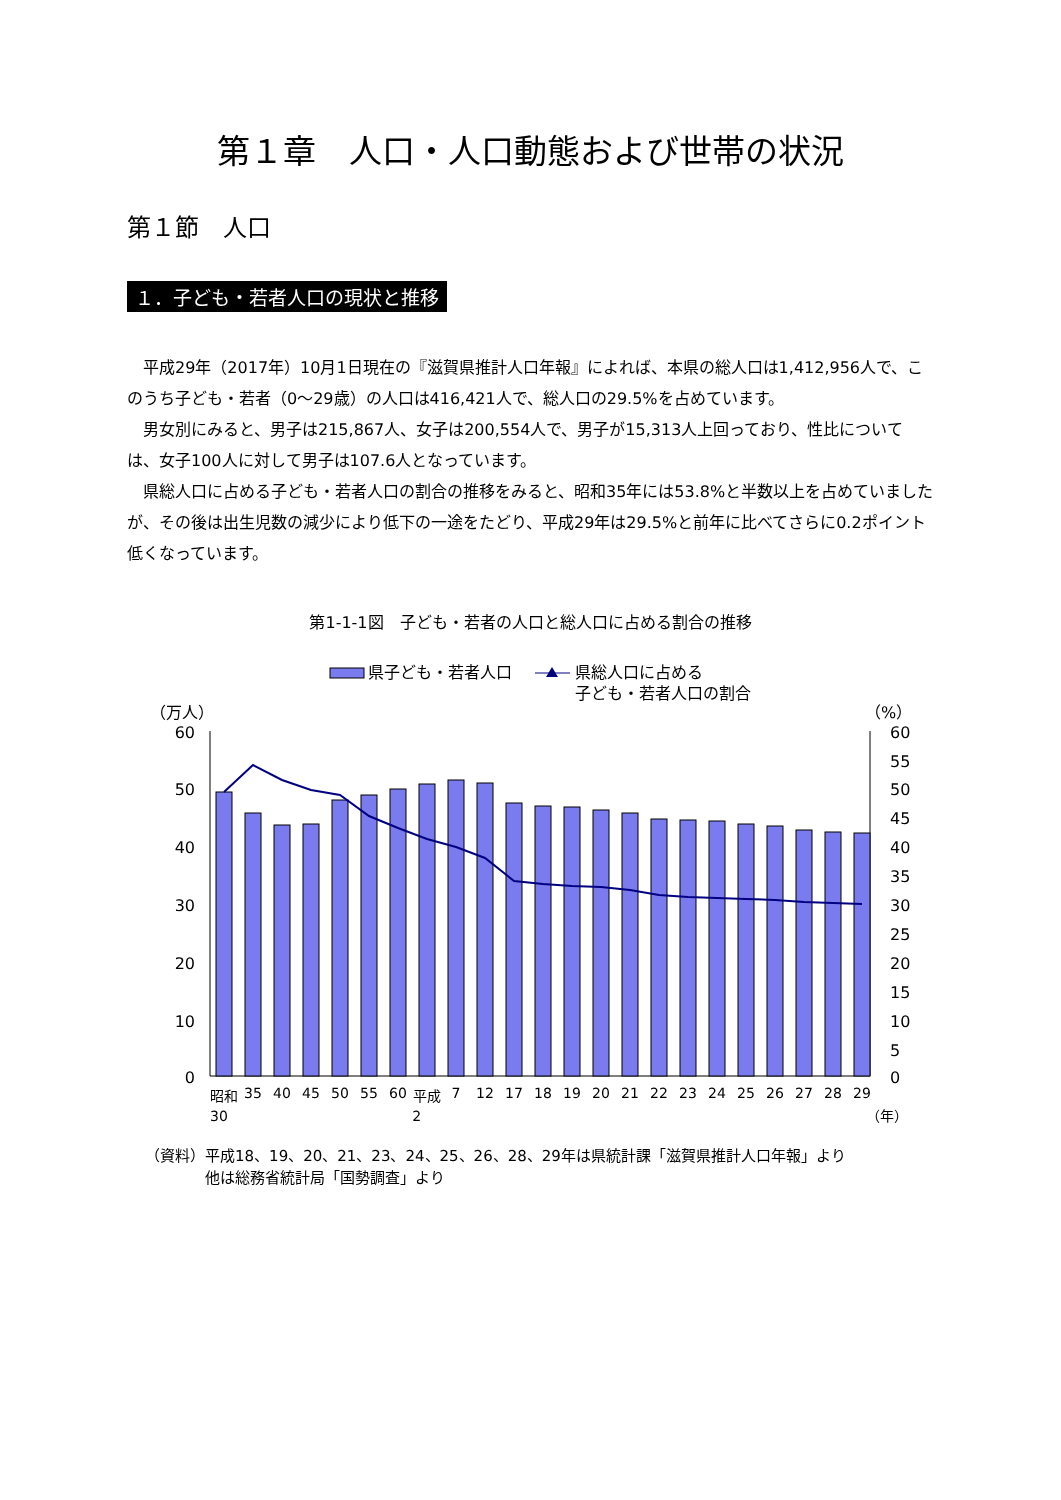第１章　人口・人口動態および世帯の状況
第１節　人口
１．子ども・若者人口の現状と推移
平成29年（2017年）10月1日現在の『滋賀県推計人口年報』によれば、本県の総人口は1,412,956人で、このうち子ども・若者（0～29歳）の人口は416,421人で、総人口の29.5%を占めています。
男女別にみると、男子は215,867人、女子は200,554人で、男子が15,313人上回っており、性比については、女子100人に対して男子は107.6人となっています。
県総人口に占める子ども・若者人口の割合の推移をみると、昭和35年には53.8%と半数以上を占めていましたが、その後は出生児数の減少により低下の一途をたどり、平成29年は29.5%と前年に比べてさらに0.2ポイント低くなっています。
第1-1-1図　子ども・若者の人口と総人口に占める割合の推移
県子ども・若者人口
県総人口に占める
子ども・若者人口の割合
（万人）
（%）
60
50
40
30
20
10
0
60
55
50
45
40
35
30
25
20
15
10
5
0
昭和
35
40
45
50
55
60
平成
7
12
17
18
19
20
21
22
23
24
25
26
27
28
29
30 2 （年）
（資料）平成18、19、20、21、23、24、25、26、28、29年は県統計課「滋賀県推計人口年報」より
　　　　他は総務省統計局「国勢調査」より